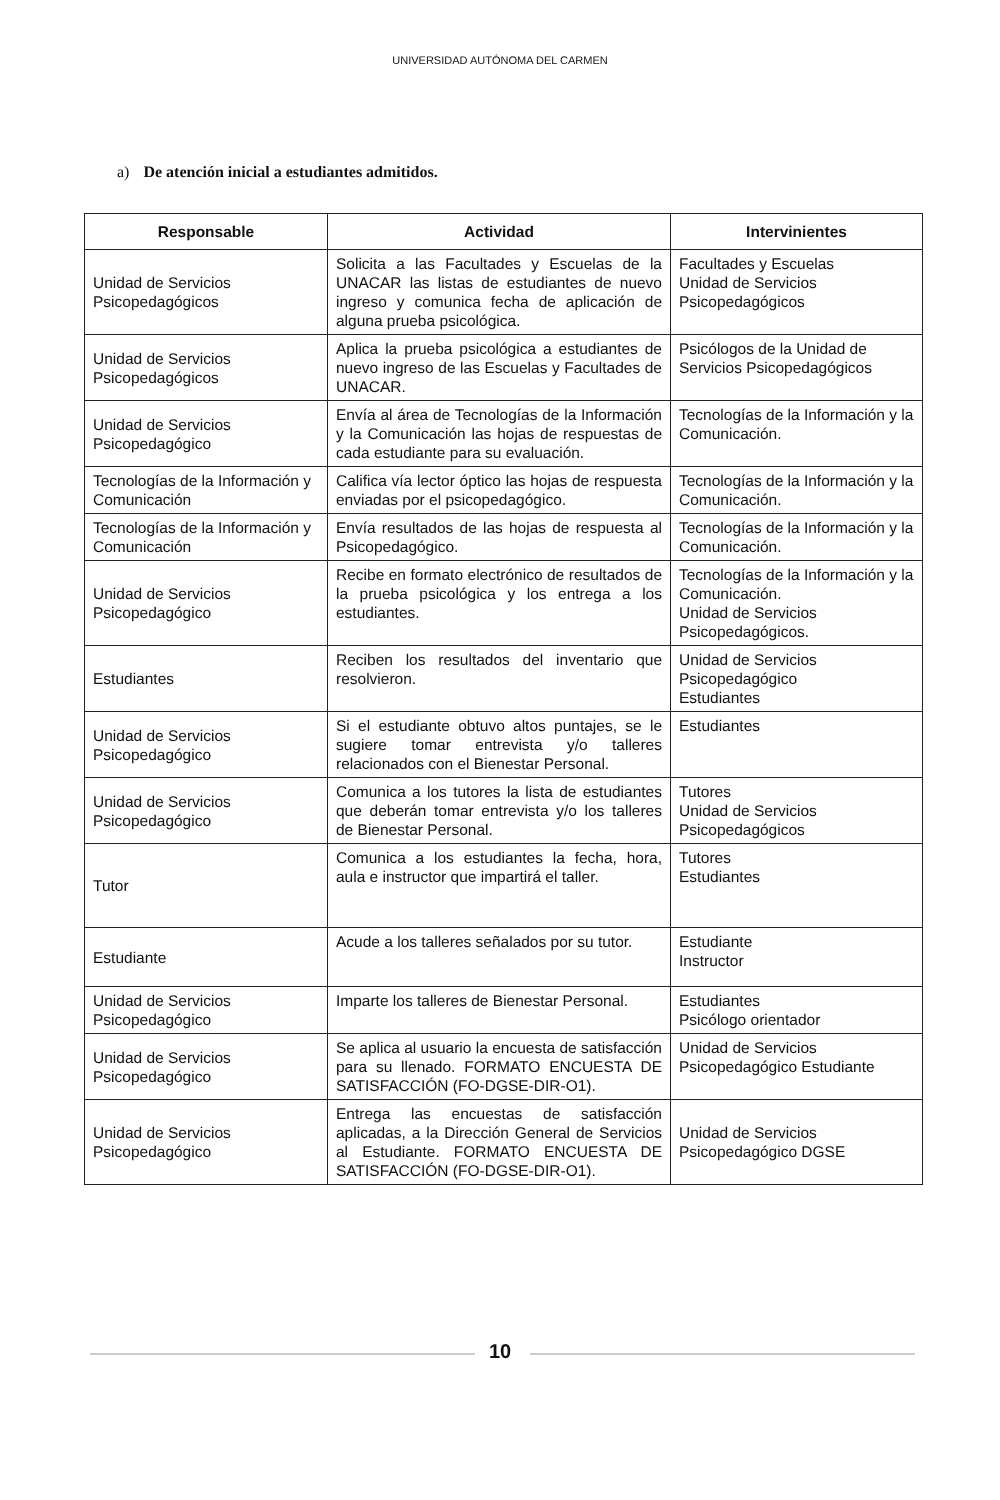UNIVERSIDAD AUTÓNOMA DEL CARMEN
a) De atención inicial a estudiantes admitidos.
| Responsable | Actividad | Intervinientes |
| --- | --- | --- |
| Unidad de Servicios Psicopedagógicos | Solicita a las Facultades y Escuelas de la UNACAR las listas de estudiantes de nuevo ingreso y comunica fecha de aplicación de alguna prueba psicológica. | Facultades y Escuelas Unidad de Servicios Psicopedagógicos |
| Unidad de Servicios Psicopedagógicos | Aplica la prueba psicológica a estudiantes de nuevo ingreso de las Escuelas y Facultades de UNACAR. | Psicólogos de la Unidad de Servicios Psicopedagógicos |
| Unidad de Servicios Psicopedagógico | Envía al área de Tecnologías de la Información y la Comunicación las hojas de respuestas de cada estudiante para su evaluación. | Tecnologías de la Información y la Comunicación. |
| Tecnologías de la Información y Comunicación | Califica vía lector óptico las hojas de respuesta enviadas por el psicopedagógico. | Tecnologías de la Información y la Comunicación. |
| Tecnologías de la Información y Comunicación | Envía resultados de las hojas de respuesta al Psicopedagógico. | Tecnologías de la Información y la Comunicación. |
| Unidad de Servicios Psicopedagógico | Recibe en formato electrónico de resultados de la prueba psicológica y los entrega a los estudiantes. | Tecnologías de la Información y la Comunicación. Unidad de Servicios Psicopedagógicos. |
| Estudiantes | Reciben los resultados del inventario que resolvieron. | Unidad de Servicios Psicopedagógico Estudiantes |
| Unidad de Servicios Psicopedagógico | Si el estudiante obtuvo altos puntajes, se le sugiere tomar entrevista y/o talleres relacionados con el Bienestar Personal. | Estudiantes |
| Unidad de Servicios Psicopedagógico | Comunica a los tutores la lista de estudiantes que deberán tomar entrevista y/o los talleres de Bienestar Personal. | Tutores Unidad de Servicios Psicopedagógicos |
| Tutor | Comunica a los estudiantes la fecha, hora, aula e instructor que impartirá el taller. | Tutores Estudiantes |
| Estudiante | Acude a los talleres señalados por su tutor. | Estudiante Instructor |
| Unidad de Servicios Psicopedagógico | Imparte los talleres de Bienestar Personal. | Estudiantes Psicólogo orientador |
| Unidad de Servicios Psicopedagógico | Se aplica al usuario la encuesta de satisfacción para su llenado. FORMATO ENCUESTA DE SATISFACCIÓN (FO-DGSE-DIR-O1). | Unidad de Servicios Psicopedagógico Estudiante |
| Unidad de Servicios Psicopedagógico | Entrega las encuestas de satisfacción aplicadas, a la Dirección General de Servicios al Estudiante. FORMATO ENCUESTA DE SATISFACCIÓN (FO-DGSE-DIR-O1). | Unidad de Servicios Psicopedagógico DGSE |
10